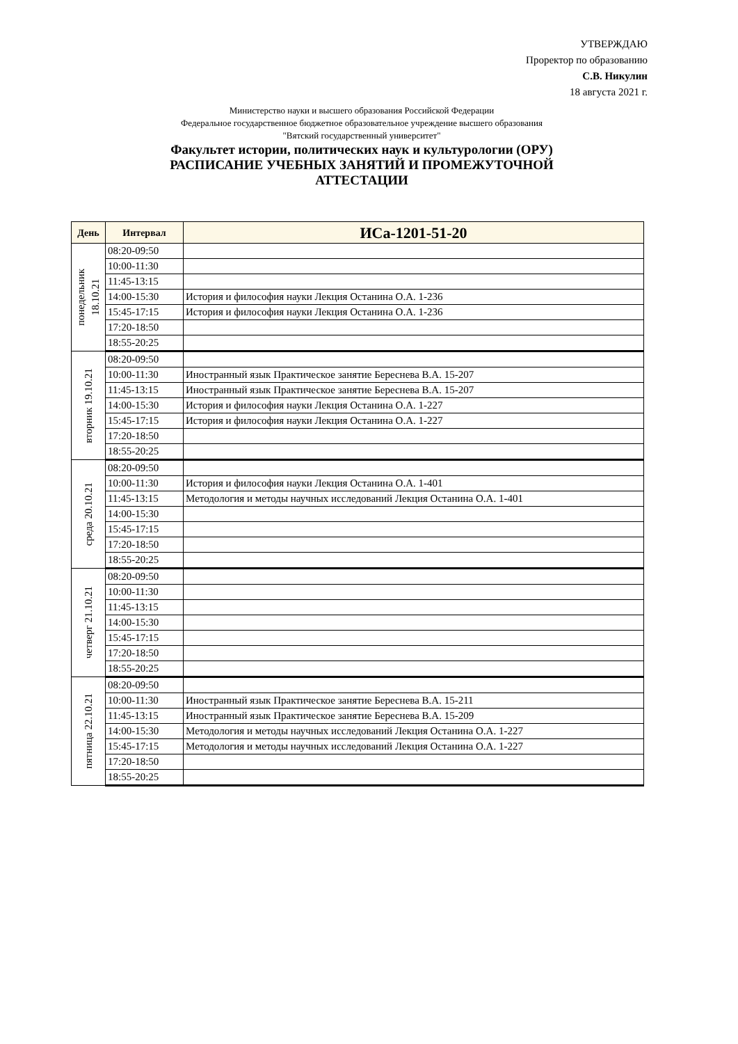УТВЕРЖДАЮ
Проректор по образованию
С.В. Никулин
18 августа 2021 г.
Министерство науки и высшего образования Российской Федерации
Федеральное государственное бюджетное образовательное учреждение высшего образования
"Вятский государственный университет"
Факультет истории, политических наук и культурологии (ОРУ)
РАСПИСАНИЕ УЧЕБНЫХ ЗАНЯТИЙ И ПРОМЕЖУТОЧНОЙ
АТТЕСТАЦИИ
| День | Интервал | ИСа-1201-51-20 |
| --- | --- | --- |
| понедельник 18.10.21 | 08:20-09:50 | |
| | 10:00-11:30 | |
| | 11:45-13:15 | |
| | 14:00-15:30 | История и философия науки Лекция Останина О.А. 1-236 |
| | 15:45-17:15 | История и философия науки Лекция Останина О.А. 1-236 |
| | 17:20-18:50 | |
| | 18:55-20:25 | |
| вторник 19.10.21 | 08:20-09:50 | |
| | 10:00-11:30 | Иностранный язык Практическое занятие Береснева В.А. 15-207 |
| | 11:45-13:15 | Иностранный язык Практическое занятие Береснева В.А. 15-207 |
| | 14:00-15:30 | История и философия науки Лекция Останина О.А. 1-227 |
| | 15:45-17:15 | История и философия науки Лекция Останина О.А. 1-227 |
| | 17:20-18:50 | |
| | 18:55-20:25 | |
| среда 20.10.21 | 08:20-09:50 | |
| | 10:00-11:30 | История и философия науки Лекция Останина О.А. 1-401 |
| | 11:45-13:15 | Методология и методы научных исследований Лекция Останина О.А. 1-401 |
| | 14:00-15:30 | |
| | 15:45-17:15 | |
| | 17:20-18:50 | |
| | 18:55-20:25 | |
| четверг 21.10.21 | 08:20-09:50 | |
| | 10:00-11:30 | |
| | 11:45-13:15 | |
| | 14:00-15:30 | |
| | 15:45-17:15 | |
| | 17:20-18:50 | |
| | 18:55-20:25 | |
| пятница 22.10.21 | 08:20-09:50 | |
| | 10:00-11:30 | Иностранный язык Практическое занятие Береснева В.А. 15-211 |
| | 11:45-13:15 | Иностранный язык Практическое занятие Береснева В.А. 15-209 |
| | 14:00-15:30 | Методология и методы научных исследований Лекция Останина О.А. 1-227 |
| | 15:45-17:15 | Методология и методы научных исследований Лекция Останина О.А. 1-227 |
| | 17:20-18:50 | |
| | 18:55-20:25 | |